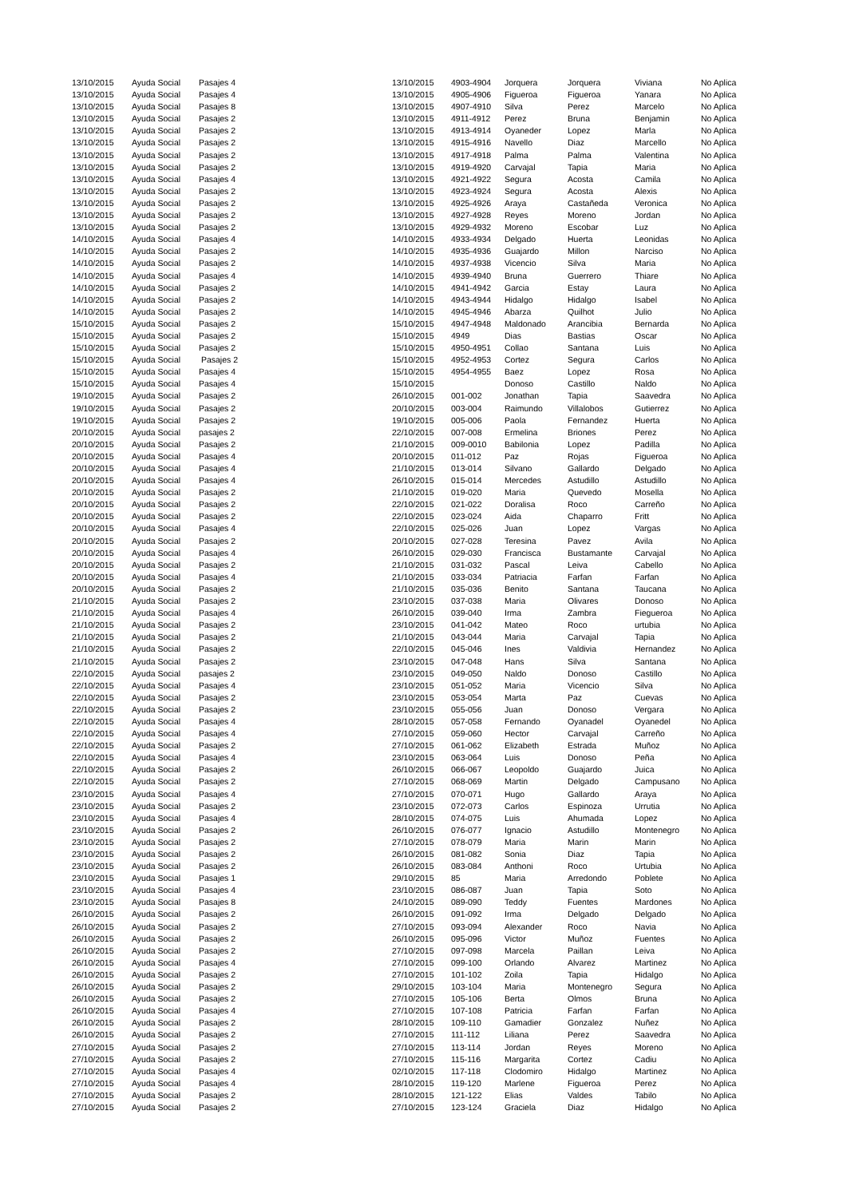| 13/10/2015 | Ayuda Social | Pasajes 4 | 13/10/2015 | 4903-4904 | Jorquera | Jorquera | Viviana | No Aplica |
| 13/10/2015 | Ayuda Social | Pasajes 4 | 13/10/2015 | 4905-4906 | Figueroa | Figueroa | Yanara | No Aplica |
| 13/10/2015 | Ayuda Social | Pasajes 8 | 13/10/2015 | 4907-4910 | Silva | Perez | Marcelo | No Aplica |
| 13/10/2015 | Ayuda Social | Pasajes 2 | 13/10/2015 | 4911-4912 | Perez | Bruna | Benjamin | No Aplica |
| 13/10/2015 | Ayuda Social | Pasajes 2 | 13/10/2015 | 4913-4914 | Oyaneder | Lopez | Marla | No Aplica |
| 13/10/2015 | Ayuda Social | Pasajes 2 | 13/10/2015 | 4915-4916 | Navello | Diaz | Marcello | No Aplica |
| 13/10/2015 | Ayuda Social | Pasajes 2 | 13/10/2015 | 4917-4918 | Palma | Palma | Valentina | No Aplica |
| 13/10/2015 | Ayuda Social | Pasajes 2 | 13/10/2015 | 4919-4920 | Carvajal | Tapia | Maria | No Aplica |
| 13/10/2015 | Ayuda Social | Pasajes 4 | 13/10/2015 | 4921-4922 | Segura | Acosta | Camila | No Aplica |
| 13/10/2015 | Ayuda Social | Pasajes 2 | 13/10/2015 | 4923-4924 | Segura | Acosta | Alexis | No Aplica |
| 13/10/2015 | Ayuda Social | Pasajes 2 | 13/10/2015 | 4925-4926 | Araya | Castañeda | Veronica | No Aplica |
| 13/10/2015 | Ayuda Social | Pasajes 2 | 13/10/2015 | 4927-4928 | Reyes | Moreno | Jordan | No Aplica |
| 13/10/2015 | Ayuda Social | Pasajes 2 | 13/10/2015 | 4929-4932 | Moreno | Escobar | Luz | No Aplica |
| 14/10/2015 | Ayuda Social | Pasajes 4 | 14/10/2015 | 4933-4934 | Delgado | Huerta | Leonidas | No Aplica |
| 14/10/2015 | Ayuda Social | Pasajes 2 | 14/10/2015 | 4935-4936 | Guajardo | Millon | Narciso | No Aplica |
| 14/10/2015 | Ayuda Social | Pasajes 2 | 14/10/2015 | 4937-4938 | Vicencio | Silva | Maria | No Aplica |
| 14/10/2015 | Ayuda Social | Pasajes 4 | 14/10/2015 | 4939-4940 | Bruna | Guerrero | Thiare | No Aplica |
| 14/10/2015 | Ayuda Social | Pasajes 2 | 14/10/2015 | 4941-4942 | Garcia | Estay | Laura | No Aplica |
| 14/10/2015 | Ayuda Social | Pasajes 2 | 14/10/2015 | 4943-4944 | Hidalgo | Hidalgo | Isabel | No Aplica |
| 14/10/2015 | Ayuda Social | Pasajes 2 | 14/10/2015 | 4945-4946 | Abarza | Quilhot | Julio | No Aplica |
| 15/10/2015 | Ayuda Social | Pasajes 2 | 15/10/2015 | 4947-4948 | Maldonado | Arancibia | Bernarda | No Aplica |
| 15/10/2015 | Ayuda Social | Pasajes 2 | 15/10/2015 | 4949 | Dias | Bastias | Oscar | No Aplica |
| 15/10/2015 | Ayuda Social | Pasajes 2 | 15/10/2015 | 4950-4951 | Collao | Santana | Luis | No Aplica |
| 15/10/2015 | Ayuda Social | Pasajes 2 | 15/10/2015 | 4952-4953 | Cortez | Segura | Carlos | No Aplica |
| 15/10/2015 | Ayuda Social | Pasajes 4 | 15/10/2015 | 4954-4955 | Baez | Lopez | Rosa | No Aplica |
| 15/10/2015 | Ayuda Social | Pasajes 4 | 15/10/2015 | | Donoso | Castillo | Naldo | No Aplica |
| 19/10/2015 | Ayuda Social | Pasajes 2 | 26/10/2015 | 001-002 | Jonathan | Tapia | Saavedra | No Aplica |
| 19/10/2015 | Ayuda Social | Pasajes 2 | 20/10/2015 | 003-004 | Raimundo | Villalobos | Gutierrez | No Aplica |
| 19/10/2015 | Ayuda Social | Pasajes 2 | 19/10/2015 | 005-006 | Paola | Fernandez | Huerta | No Aplica |
| 20/10/2015 | Ayuda Social | pasajes 2 | 22/10/2015 | 007-008 | Ermelina | Briones | Perez | No Aplica |
| 20/10/2015 | Ayuda Social | Pasajes 2 | 21/10/2015 | 009-0010 | Babilonia | Lopez | Padilla | No Aplica |
| 20/10/2015 | Ayuda Social | Pasajes 4 | 20/10/2015 | 011-012 | Paz | Rojas | Figueroa | No Aplica |
| 20/10/2015 | Ayuda Social | Pasajes 4 | 21/10/2015 | 013-014 | Silvano | Gallardo | Delgado | No Aplica |
| 20/10/2015 | Ayuda Social | Pasajes 4 | 26/10/2015 | 015-014 | Mercedes | Astudillo | Astudillo | No Aplica |
| 20/10/2015 | Ayuda Social | Pasajes 2 | 21/10/2015 | 019-020 | Maria | Quevedo | Mosella | No Aplica |
| 20/10/2015 | Ayuda Social | Pasajes 2 | 22/10/2015 | 021-022 | Doralisa | Roco | Carreño | No Aplica |
| 20/10/2015 | Ayuda Social | Pasajes 2 | 22/10/2015 | 023-024 | Aida | Chaparro | Fritt | No Aplica |
| 20/10/2015 | Ayuda Social | Pasajes 4 | 22/10/2015 | 025-026 | Juan | Lopez | Vargas | No Aplica |
| 20/10/2015 | Ayuda Social | Pasajes 2 | 20/10/2015 | 027-028 | Teresina | Pavez | Avila | No Aplica |
| 20/10/2015 | Ayuda Social | Pasajes 4 | 26/10/2015 | 029-030 | Francisca | Bustamante | Carvajal | No Aplica |
| 20/10/2015 | Ayuda Social | Pasajes 2 | 21/10/2015 | 031-032 | Pascal | Leiva | Cabello | No Aplica |
| 20/10/2015 | Ayuda Social | Pasajes 4 | 21/10/2015 | 033-034 | Patriacia | Farfan | Farfan | No Aplica |
| 20/10/2015 | Ayuda Social | Pasajes 2 | 21/10/2015 | 035-036 | Benito | Santana | Taucana | No Aplica |
| 21/10/2015 | Ayuda Social | Pasajes 2 | 23/10/2015 | 037-038 | Maria | Olivares | Donoso | No Aplica |
| 21/10/2015 | Ayuda Social | Pasajes 4 | 26/10/2015 | 039-040 | Irma | Zambra | Fiegueroa | No Aplica |
| 21/10/2015 | Ayuda Social | Pasajes 2 | 23/10/2015 | 041-042 | Mateo | Roco | urtubia | No Aplica |
| 21/10/2015 | Ayuda Social | Pasajes 2 | 21/10/2015 | 043-044 | Maria | Carvajal | Tapia | No Aplica |
| 21/10/2015 | Ayuda Social | Pasajes 2 | 22/10/2015 | 045-046 | Ines | Valdivia | Hernandez | No Aplica |
| 21/10/2015 | Ayuda Social | Pasajes 2 | 23/10/2015 | 047-048 | Hans | Silva | Santana | No Aplica |
| 22/10/2015 | Ayuda Social | pasajes 2 | 23/10/2015 | 049-050 | Naldo | Donoso | Castillo | No Aplica |
| 22/10/2015 | Ayuda Social | Pasajes 4 | 23/10/2015 | 051-052 | Maria | Vicencio | Silva | No Aplica |
| 22/10/2015 | Ayuda Social | Pasajes 2 | 23/10/2015 | 053-054 | Marta | Paz | Cuevas | No Aplica |
| 22/10/2015 | Ayuda Social | Pasajes 2 | 23/10/2015 | 055-056 | Juan | Donoso | Vergara | No Aplica |
| 22/10/2015 | Ayuda Social | Pasajes 4 | 28/10/2015 | 057-058 | Fernando | Oyanadel | Oyanedel | No Aplica |
| 22/10/2015 | Ayuda Social | Pasajes 4 | 27/10/2015 | 059-060 | Hector | Carvajal | Carreño | No Aplica |
| 22/10/2015 | Ayuda Social | Pasajes 2 | 27/10/2015 | 061-062 | Elizabeth | Estrada | Muñoz | No Aplica |
| 22/10/2015 | Ayuda Social | Pasajes 4 | 23/10/2015 | 063-064 | Luis | Donoso | Peña | No Aplica |
| 22/10/2015 | Ayuda Social | Pasajes 2 | 26/10/2015 | 066-067 | Leopoldo | Guajardo | Juica | No Aplica |
| 22/10/2015 | Ayuda Social | Pasajes 2 | 27/10/2015 | 068-069 | Martin | Delgado | Campusano | No Aplica |
| 23/10/2015 | Ayuda Social | Pasajes 4 | 27/10/2015 | 070-071 | Hugo | Gallardo | Araya | No Aplica |
| 23/10/2015 | Ayuda Social | Pasajes 2 | 23/10/2015 | 072-073 | Carlos | Espinoza | Urrutia | No Aplica |
| 23/10/2015 | Ayuda Social | Pasajes 4 | 28/10/2015 | 074-075 | Luis | Ahumada | Lopez | No Aplica |
| 23/10/2015 | Ayuda Social | Pasajes 2 | 26/10/2015 | 076-077 | Ignacio | Astudillo | Montenegro | No Aplica |
| 23/10/2015 | Ayuda Social | Pasajes 2 | 27/10/2015 | 078-079 | Maria | Marin | Marin | No Aplica |
| 23/10/2015 | Ayuda Social | Pasajes 2 | 26/10/2015 | 081-082 | Sonia | Diaz | Tapia | No Aplica |
| 23/10/2015 | Ayuda Social | Pasajes 2 | 26/10/2015 | 083-084 | Anthoni | Roco | Urtubia | No Aplica |
| 23/10/2015 | Ayuda Social | Pasajes 1 | 29/10/2015 | 85 | Maria | Arredondo | Poblete | No Aplica |
| 23/10/2015 | Ayuda Social | Pasajes 4 | 23/10/2015 | 086-087 | Juan | Tapia | Soto | No Aplica |
| 23/10/2015 | Ayuda Social | Pasajes 8 | 24/10/2015 | 089-090 | Teddy | Fuentes | Mardones | No Aplica |
| 26/10/2015 | Ayuda Social | Pasajes 2 | 26/10/2015 | 091-092 | Irma | Delgado | Delgado | No Aplica |
| 26/10/2015 | Ayuda Social | Pasajes 2 | 27/10/2015 | 093-094 | Alexander | Roco | Navia | No Aplica |
| 26/10/2015 | Ayuda Social | Pasajes 2 | 26/10/2015 | 095-096 | Victor | Muñoz | Fuentes | No Aplica |
| 26/10/2015 | Ayuda Social | Pasajes 2 | 27/10/2015 | 097-098 | Marcela | Paillan | Leiva | No Aplica |
| 26/10/2015 | Ayuda Social | Pasajes 4 | 27/10/2015 | 099-100 | Orlando | Alvarez | Martinez | No Aplica |
| 26/10/2015 | Ayuda Social | Pasajes 2 | 27/10/2015 | 101-102 | Zoila | Tapia | Hidalgo | No Aplica |
| 26/10/2015 | Ayuda Social | Pasajes 2 | 29/10/2015 | 103-104 | Maria | Montenegro | Segura | No Aplica |
| 26/10/2015 | Ayuda Social | Pasajes 2 | 27/10/2015 | 105-106 | Berta | Olmos | Bruna | No Aplica |
| 26/10/2015 | Ayuda Social | Pasajes 4 | 27/10/2015 | 107-108 | Patricia | Farfan | Farfan | No Aplica |
| 26/10/2015 | Ayuda Social | Pasajes 2 | 28/10/2015 | 109-110 | Gamadier | Gonzalez | Nuñez | No Aplica |
| 26/10/2015 | Ayuda Social | Pasajes 2 | 27/10/2015 | 111-112 | Liliana | Perez | Saavedra | No Aplica |
| 27/10/2015 | Ayuda Social | Pasajes 2 | 27/10/2015 | 113-114 | Jordan | Reyes | Moreno | No Aplica |
| 27/10/2015 | Ayuda Social | Pasajes 2 | 27/10/2015 | 115-116 | Margarita | Cortez | Cadiu | No Aplica |
| 27/10/2015 | Ayuda Social | Pasajes 4 | 02/10/2015 | 117-118 | Clodomiro | Hidalgo | Martinez | No Aplica |
| 27/10/2015 | Ayuda Social | Pasajes 4 | 28/10/2015 | 119-120 | Marlene | Figueroa | Perez | No Aplica |
| 27/10/2015 | Ayuda Social | Pasajes 2 | 28/10/2015 | 121-122 | Elias | Valdes | Tabilo | No Aplica |
| 27/10/2015 | Ayuda Social | Pasajes 2 | 27/10/2015 | 123-124 | Graciela | Diaz | Hidalgo | No Aplica |